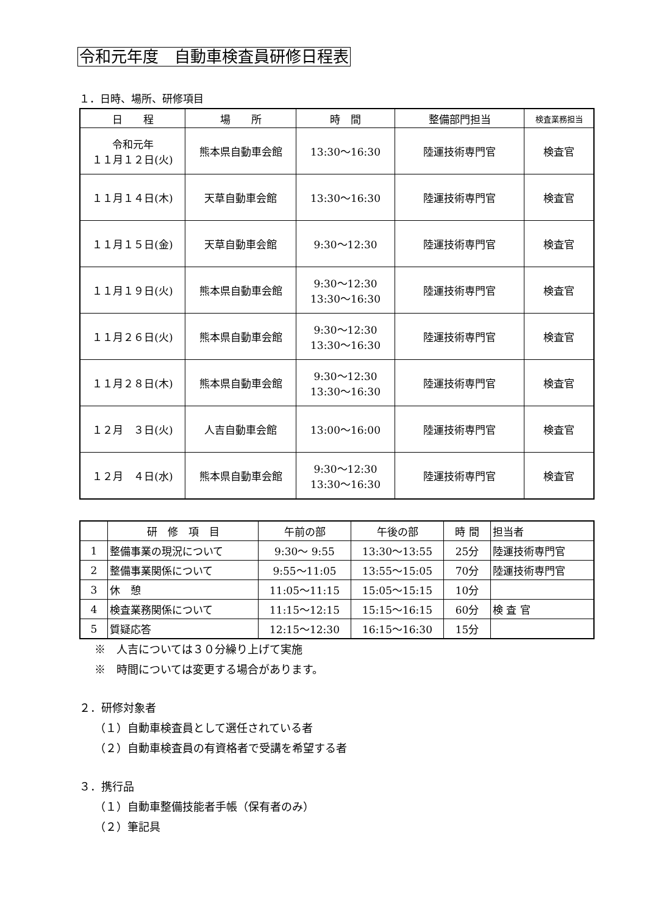令和元年度　自動車検査員研修日程表
１．日時、場所、研修項目
| 日 程 | 場 所 | 時 間 | 整備部門担当 | 検査業務担当 |
| --- | --- | --- | --- | --- |
| 令和元年 １１月１２日(火) | 熊本県自動車会館 | 13:30～16:30 | 陸運技術専門官 | 検査官 |
| １１月１４日(木) | 天草自動車会館 | 13:30～16:30 | 陸運技術専門官 | 検査官 |
| １１月１５日(金) | 天草自動車会館 | 9:30～12:30 | 陸運技術専門官 | 検査官 |
| １１月１９日(火) | 熊本県自動車会館 | 9:30～12:30 13:30～16:30 | 陸運技術専門官 | 検査官 |
| １１月２６日(火) | 熊本県自動車会館 | 9:30～12:30 13:30～16:30 | 陸運技術専門官 | 検査官 |
| １１月２８日(木) | 熊本県自動車会館 | 9:30～12:30 13:30～16:30 | 陸運技術専門官 | 検査官 |
| １２月 ３日(火) | 人吉自動車会館 | 13:00～16:00 | 陸運技術専門官 | 検査官 |
| １２月 ４日(水) | 熊本県自動車会館 | 9:30～12:30 13:30～16:30 | 陸運技術専門官 | 検査官 |
| | 研 修 項 目 | 午前の部 | 午後の部 | 時 間 | 担当者 |
| --- | --- | --- | --- | --- | --- |
| 1 | 整備事業の現況について | 9:30～ 9:55 | 13:30～13:55 | 25分 | 陸運技術専門官 |
| 2 | 整備事業関係について | 9:55～11:05 | 13:55～15:05 | 70分 | 陸運技術専門官 |
| 3 | 休 憩 | 11:05～11:15 | 15:05～15:15 | 10分 | |
| 4 | 検査業務関係について | 11:15～12:15 | 15:15～16:15 | 60分 | 検 査 官 |
| 5 | 質疑応答 | 12:15～12:30 | 16:15～16:30 | 15分 | |
※　人吉については３０分繰り上げて実施
※　時間については変更する場合があります。
２．研修対象者
（１）自動車検査員として選任されている者
（２）自動車検査員の有資格者で受講を希望する者
３．携行品
（１）自動車整備技能者手帳（保有者のみ）
（２）筆記具